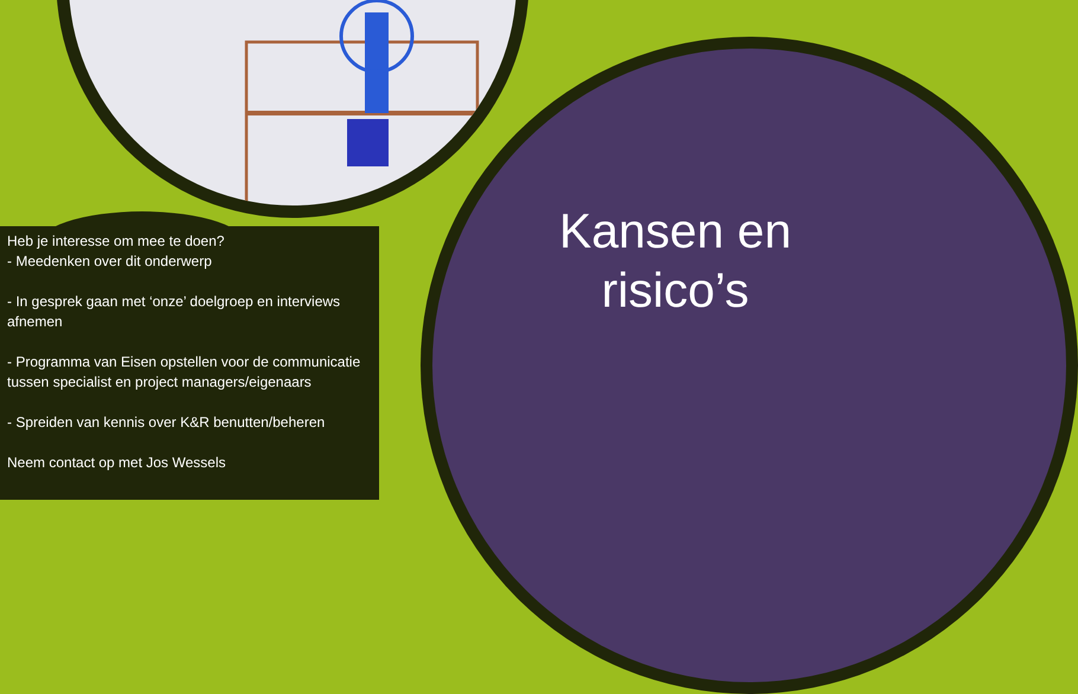Heb je interesse om mee te doen?
- Meedenken over dit onderwerp
- In gesprek gaan met ‘onze’ doelgroep en interviews afnemen
- Programma van Eisen opstellen voor de communicatie tussen specialist en project managers/eigenaars
- Spreiden van kennis over K&R benutten/beheren
Neem contact op met Jos Wessels
Kansen en risico’s